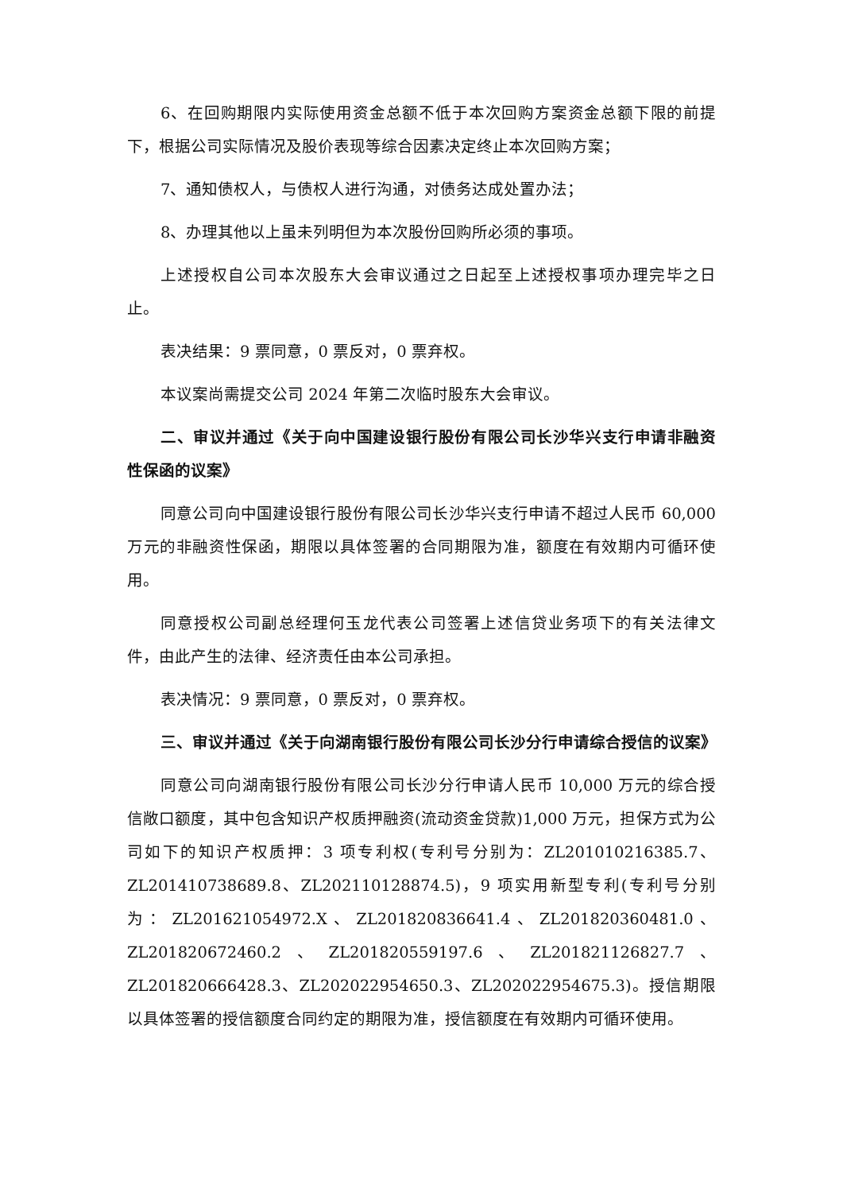6、在回购期限内实际使用资金总额不低于本次回购方案资金总额下限的前提下，根据公司实际情况及股价表现等综合因素决定终止本次回购方案；
7、通知债权人，与债权人进行沟通，对债务达成处置办法；
8、办理其他以上虽未列明但为本次股份回购所必须的事项。
上述授权自公司本次股东大会审议通过之日起至上述授权事项办理完毕之日止。
表决结果：9 票同意，0 票反对，0 票弃权。
本议案尚需提交公司 2024 年第二次临时股东大会审议。
二、审议并通过《关于向中国建设银行股份有限公司长沙华兴支行申请非融资性保函的议案》
同意公司向中国建设银行股份有限公司长沙华兴支行申请不超过人民币 60,000 万元的非融资性保函，期限以具体签署的合同期限为准，额度在有效期内可循环使用。
同意授权公司副总经理何玉龙代表公司签署上述信贷业务项下的有关法律文件，由此产生的法律、经济责任由本公司承担。
表决情况：9 票同意，0 票反对，0 票弃权。
三、审议并通过《关于向湖南银行股份有限公司长沙分行申请综合授信的议案》
同意公司向湖南银行股份有限公司长沙分行申请人民币 10,000 万元的综合授信敞口额度，其中包含知识产权质押融资(流动资金贷款)1,000 万元，担保方式为公司如下的知识产权质押：3 项专利权(专利号分别为：ZL201010216385.7、ZL201410738689.8、ZL202110128874.5)，9 项实用新型专利(专利号分别为：ZL201621054972.X、ZL201820836641.4、ZL201820360481.0、ZL201820672460.2、ZL201820559197.6、ZL201821126827.7、ZL201820666428.3、ZL202022954650.3、ZL202022954675.3)。授信期限以具体签署的授信额度合同约定的期限为准，授信额度在有效期内可循环使用。